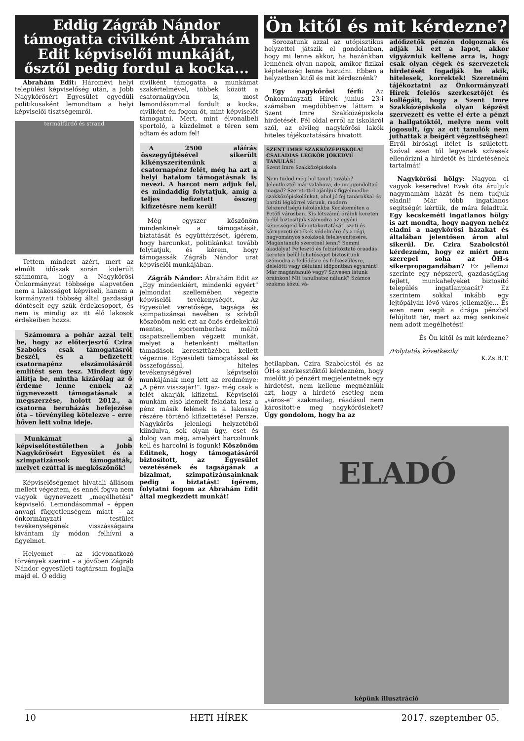Eddig Zágráb Nándor támogatta civilként Ábrahám Edit képviselői munkáját, ősztől pedig fordul a kocka...
Ábrahám Edit: Háromévi helyi települési képviselőség után, a Jobb Nagykőrösért Egyesület egyedüli politikusaként lemondtam a helyi képviselői tisztségemről.
termálfürdő és strand
Tettem mindezt azért, mert az elmúlt időszak során kiderült számomra, hogy a Nagykőrösi Önkormányzat többsége alapvetően nem a lakosságot képviseli, hanem a kormányzati többség által gazdasági döntéseit egy szűk érdekcsoport, és nem is mindig az itt élő lakosok érdekeiben hozza.
Számomra a pohár azzal telt be, hogy az előterjesztő Czira Szabolcs csak támogatásról beszél, és a befizetett csatornapénz elszámolásáról említést sem tesz. Mindezt úgy állítja be, mintha kizárólag az ő érdeme lenne ennek az úgynevezett támogatásnak a megszerzése, holott 2012., a csatorna beruházás befejezése óta – törvényileg kötelezve – erre bőven lett volna ideje.
Munkámat a képviselőtestületben a Jobb Nagykőrösért Egyesület és a szimpatizánsok támogatták, melyet ezúttal is megköszönök!
Képviselőségemet hivatali állásom mellett végeztem, és ennél fogva nem vagyok úgynevezett „megélhetési” képviselő. Lemondásommal – éppen anyagi függetlenségem miatt – az önkormányzati testület tevékenységének visszásságaira kívántam ily módon felhívni a figyelmet.
Helyemet – az idevonatkozó törvények szerint – a jövőben Zágráb Nándor egyesületi tagtársam foglalja majd el. Ő eddig
civilként támogatta a munkámat szakértelmével, többek között a csatornaügyben is, most lemondásommal fordult a kocka, civilként én fogom őt, mint képviselőt támogatni. Mert, mint élvonalbeli sportoló, a küzdelmet e téren sem adtam és adom fel!
A 2500 aláírás összegyűjtésével sikerült kikényszerítenünk a csatornapénz felét, még ha azt a helyi hatalom támogatásnak is nevezi. A harcot nem adjuk fel, és mindaddig folytatjuk, amíg a teljes befizetett összeg kifizetésre nem kerül!
Még egyszer köszönöm mindenkinek a támogatását, bíztatását és együttérzését, ígérem, hogy harcunkat, politikánkat tovább folytatjuk, és kérem, hogy támogassák Zágráb Nándor urat képviselői munkájában.
Zágráb Nándor: Ábrahám Edit az „Egy mindenkiért, mindenki egyért” jelmondat szellemében végezte képviselői tevékenységét. Az Egyesület vezetősége, tagsága és szimpatizánsai nevében is szívből köszönöm neki ezt az önös érdekektől mentes, sportemberhez méltó csapatszellemben végzett munkát, melyet a hetenkénti méltatlan támadások kereszttüzében kellett végeznie. Egyesületi támogatással és összefogással, hiteles tevékenységével képviselői munkájának meg lett az eredménye: „A pénz visszajár!”. Igaz- még csak a felét akarják kifizetni. Képviselői munkám első kiemelt feladata lesz a pénz másik felének is a lakosság részére történő kifizettetése! Persze, Nagykőrös jelenlegi helyzetéből kiindulva, sok olyan ügy, eset és dolog van még, amelyért harcolnunk kell és harcolni is fogunk! Köszönöm Editnek, hogy támogatásáról biztosított, az Egyesület vezetésének és tagságának a bizalmat, szimpatizánsainknak pedig a biztatást! Ígérem, folytatni fogom az Ábrahám Edit által megkezdett munkát!
Ön kitől és mit kérdezne?
Sorozatunk azzal az utópisztikus helyzettel játszik el gondolatban, hogy mi lenne akkor, ha hazánkban lennének olyan napok, amikor fizikai képtelenség lenne hazudni. Ebben a helyzetben kitől és mit kérdeznénk?
Egy nagykőrösi férfi: Az Önkormányzati Hírek június 23-i számában megdöbbenve láttam a Szent Imre Szakközépiskola hirdetését. Fél oldal erről az iskoláról szól, az elvileg nagykőrösi lakók hiteles tájékoztatására hivatott
SZENT IMRE SZAKKÖZÉPISKOLA!
CSALÁDIAS LÉGKÖR JÓKEDVŰ TANULÁS!
Szent Imre Szakközépiskola
Nem tudod még hol tanulj tovább? Jelentkeztél már valahova, de meggondoltad magad? Szeretettel ajánljuk figyelmedbe szakközépiskolánkat, ahol jó fej tanárokkal és baráti légkörrel várunk, modern felszereltségű iskolánkba Kecskeméten a Petőfi városban. Kis létszámú óráink keretén belül biztosítjuk számodra az egyéni képességeid kibontakoztatását. szeti és környezeti értékek védelmére és a régi, hagyományos szokások felelevenítésére. Magántanuló szeretnél lenni? Semmi akadálya! Fejlesztő és felzárkóztató óraadás keretén belül lehetőséget biztosítunk számodra a fejlődésre és felkészülésre, délelőtti vagy délutáni időpontban egyaránt! Már magántanuló vagy? Szívesen látunk óráinkon! Mit tanulhatsz nálunk? Számos szakma közül vá-
hetilapban. Czira Szabolcstól és az ÖH-s szerkesztőktől kérdezném, hogy mielőtt jó pénzért megjelentetnek egy hirdetést, nem kellene megnézniük azt, hogy a hirdető esetleg nem „sáros-e” szakmailag, ráadásul nem károsított-e meg nagykőrösieket? Úgy gondolom, hogy ha az
adófizetők pénzén dolgoznak és adják ki ezt a lapot, akkor vigyázniuk kellene arra is, hogy csak olyan cégek és szervezetek hirdetését fogadják be akik, hitelesek, korrektek! Szeretném tájékoztatni az Önkormányzati Hírek felelős szerkesztőjét és kollégáit, hogy a Szent Imre Szakközépiskola olyan képzést szervezett és vette el érte a pénzt a hallgatóktól, melyre nem volt jogosult, így az ott tanulók nem juthattak a beígért végzettséghez!
Erről bírósági ítélet is született. Szóval ezen túl legyenek szívesek ellenőrizni a hirdetőt és hirdetésének tartalmát!
Nagykőrösi hölgy: Nagyon el vagyok keseredve! Évek óta áruljuk nagymamám házát és nem tudjuk eladni! Már több ingatlanos segítségét kértük, de mára feladtuk. Egy kecskeméti ingatlanos hölgy is azt mondta, hogy nagyon nehéz eladni a nagykőrösi házakat és általában jelentősen áron alul sikerül. Dr. Czira Szabolcstól kérdezném, hogy ez miért nem szerepel soha az ÖH-s sikerpropagandában? Ez jellemzi szerinte egy népszerű, gazdaságilag fejlett, munkahelyeket biztosító település ingatlanpiacát? Ez szerintem sokkal inkább egy lejtőpályán lévő város jellemzője... És ezen nem segít a drága pénzből felújított tér, mert az még senkinek nem adott megélhetést!
És Ön kitől és mit kérdezne?
/Folytatás következik/
K.Zs.B.T.
ELADÓ
képünk illusztráció
10 HETI HÍREK 2017. szeptember 05.